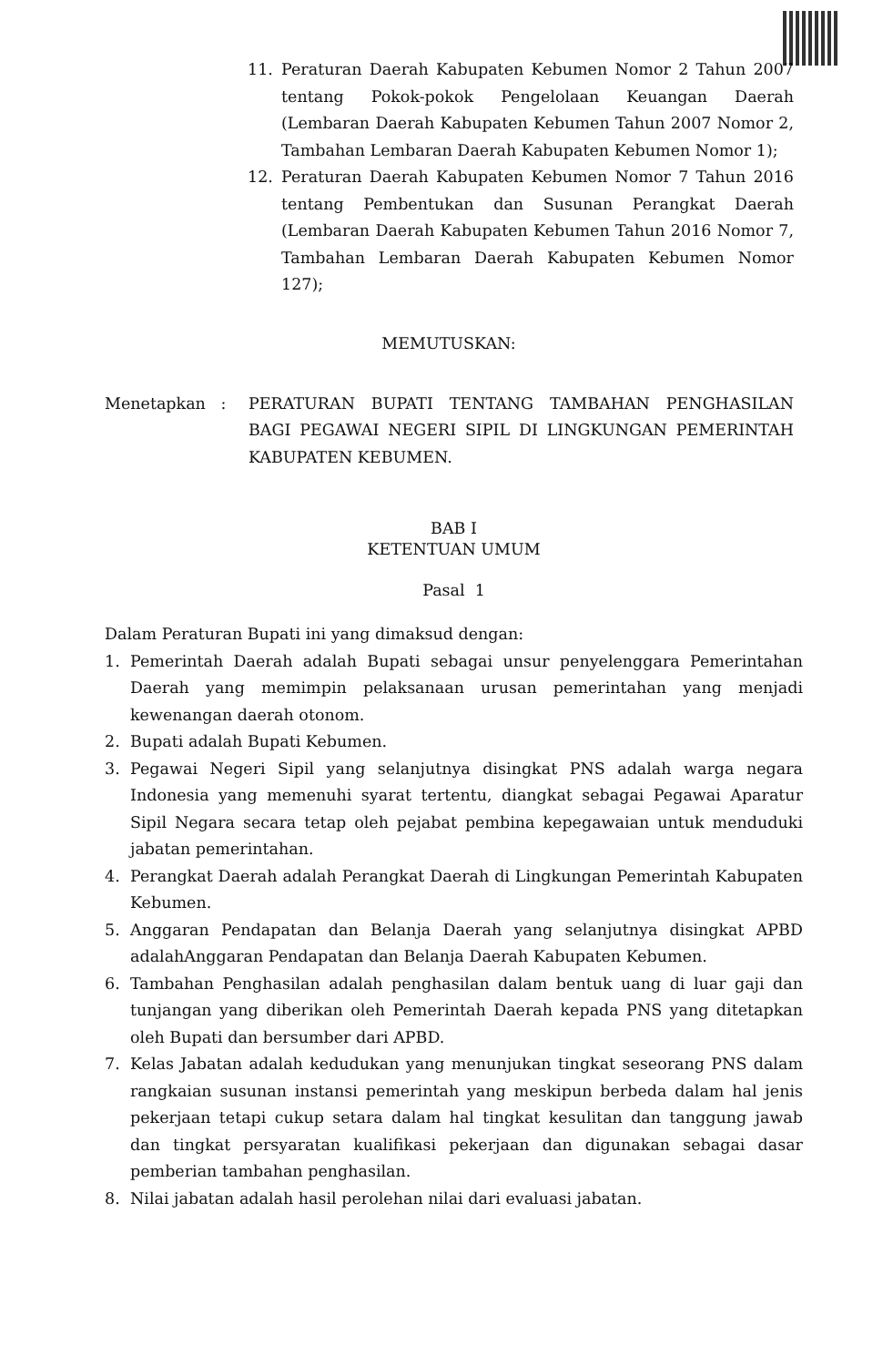11. Peraturan Daerah Kabupaten Kebumen Nomor 2 Tahun 2007 tentang Pokok-pokok Pengelolaan Keuangan Daerah (Lembaran Daerah Kabupaten Kebumen Tahun 2007 Nomor 2, Tambahan Lembaran Daerah Kabupaten Kebumen Nomor 1);
12. Peraturan Daerah Kabupaten Kebumen Nomor 7 Tahun 2016 tentang Pembentukan dan Susunan Perangkat Daerah (Lembaran Daerah Kabupaten Kebumen Tahun 2016 Nomor 7, Tambahan Lembaran Daerah Kabupaten Kebumen Nomor 127);
MEMUTUSKAN:
Menetapkan : PERATURAN BUPATI TENTANG TAMBAHAN PENGHASILAN BAGI PEGAWAI NEGERI SIPIL DI LINGKUNGAN PEMERINTAH KABUPATEN KEBUMEN.
BAB I
KETENTUAN UMUM
Pasal 1
Dalam Peraturan Bupati ini yang dimaksud dengan:
1. Pemerintah Daerah adalah Bupati sebagai unsur penyelenggara Pemerintahan Daerah yang memimpin pelaksanaan urusan pemerintahan yang menjadi kewenangan daerah otonom.
2. Bupati adalah Bupati Kebumen.
3. Pegawai Negeri Sipil yang selanjutnya disingkat PNS adalah warga negara Indonesia yang memenuhi syarat tertentu, diangkat sebagai Pegawai Aparatur Sipil Negara secara tetap oleh pejabat pembina kepegawaian untuk menduduki jabatan pemerintahan.
4. Perangkat Daerah adalah Perangkat Daerah di Lingkungan Pemerintah Kabupaten Kebumen.
5. Anggaran Pendapatan dan Belanja Daerah yang selanjutnya disingkat APBD adalahAnggaran Pendapatan dan Belanja Daerah Kabupaten Kebumen.
6. Tambahan Penghasilan adalah penghasilan dalam bentuk uang di luar gaji dan tunjangan yang diberikan oleh Pemerintah Daerah kepada PNS yang ditetapkan oleh Bupati dan bersumber dari APBD.
7. Kelas Jabatan adalah kedudukan yang menunjukan tingkat seseorang PNS dalam rangkaian susunan instansi pemerintah yang meskipun berbeda dalam hal jenis pekerjaan tetapi cukup setara dalam hal tingkat kesulitan dan tanggung jawab dan tingkat persyaratan kualifikasi pekerjaan dan digunakan sebagai dasar pemberian tambahan penghasilan.
8. Nilai jabatan adalah hasil perolehan nilai dari evaluasi jabatan.